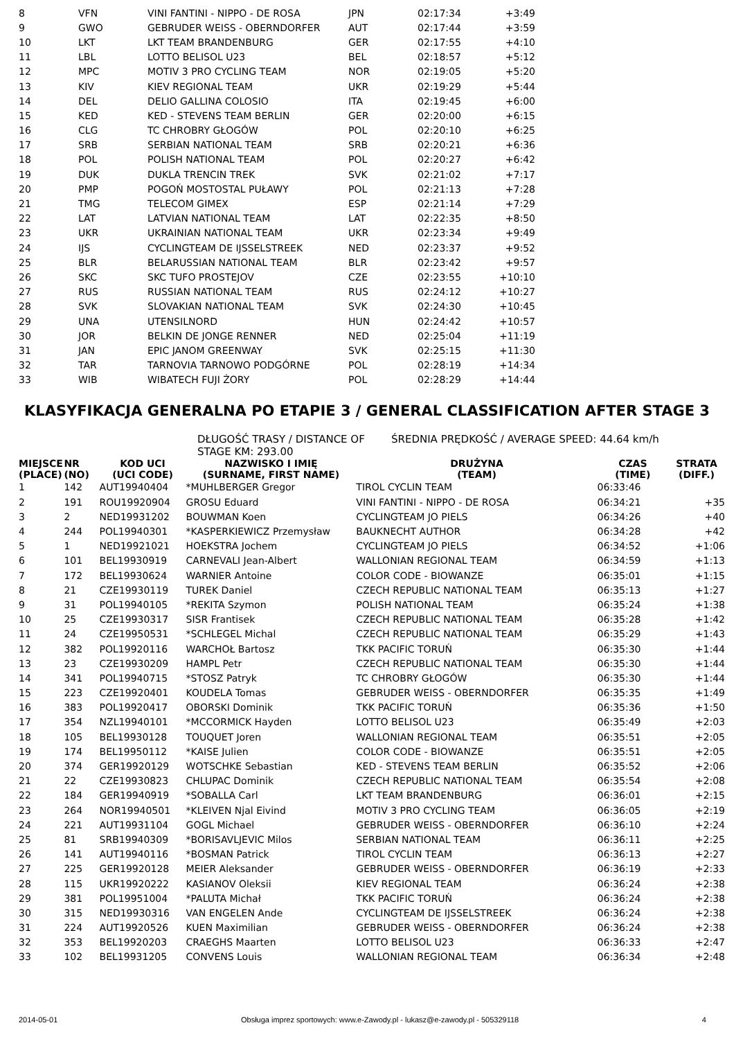| 8 | VFN | VINI FANTINI - NIPPO - DE ROSA | JPN | 02:17:34 | +3:49 |
| 9 | GWO | GEBRUDER WEISS - OBERNDORFER | AUT | 02:17:44 | +3:59 |
| 10 | LKT | LKT TEAM BRANDENBURG | GER | 02:17:55 | +4:10 |
| 11 | LBL | LOTTO BELISOL U23 | BEL | 02:18:57 | +5:12 |
| 12 | MPC | MOTIV 3 PRO CYCLING TEAM | NOR | 02:19:05 | +5:20 |
| 13 | KIV | KIEV REGIONAL TEAM | UKR | 02:19:29 | +5:44 |
| 14 | DEL | DELIO GALLINA COLOSIO | ITA | 02:19:45 | +6:00 |
| 15 | KED | KED - STEVENS TEAM BERLIN | GER | 02:20:00 | +6:15 |
| 16 | CLG | TC CHROBRY GŁOGÓW | POL | 02:20:10 | +6:25 |
| 17 | SRB | SERBIAN NATIONAL TEAM | SRB | 02:20:21 | +6:36 |
| 18 | POL | POLISH NATIONAL TEAM | POL | 02:20:27 | +6:42 |
| 19 | DUK | DUKLA TRENCIN TREK | SVK | 02:21:02 | +7:17 |
| 20 | PMP | POGOŃ MOSTOSTAL PUŁAWY | POL | 02:21:13 | +7:28 |
| 21 | TMG | TELECOM GIMEX | ESP | 02:21:14 | +7:29 |
| 22 | LAT | LATVIAN NATIONAL TEAM | LAT | 02:22:35 | +8:50 |
| 23 | UKR | UKRAINIAN NATIONAL TEAM | UKR | 02:23:34 | +9:49 |
| 24 | IJS | CYCLINGTEAM DE IJSSELSTREEK | NED | 02:23:37 | +9:52 |
| 25 | BLR | BELARUSSIAN NATIONAL TEAM | BLR | 02:23:42 | +9:57 |
| 26 | SKC | SKC TUFO PROSTEJOV | CZE | 02:23:55 | +10:10 |
| 27 | RUS | RUSSIAN NATIONAL TEAM | RUS | 02:24:12 | +10:27 |
| 28 | SVK | SLOVAKIAN NATIONAL TEAM | SVK | 02:24:30 | +10:45 |
| 29 | UNA | UTENSILNORD | HUN | 02:24:42 | +10:57 |
| 30 | JOR | BELKIN DE JONGE RENNER | NED | 02:25:04 | +11:19 |
| 31 | JAN | EPIC JANOM GREENWAY | SVK | 02:25:15 | +11:30 |
| 32 | TAR | TARNOVIA TARNOWO PODGÓRNE | POL | 02:28:19 | +14:34 |
| 33 | WIB | WIBATECH FUJI ŻORY | POL | 02:28:29 | +14:44 |
KLASYFIKACJA GENERALNA PO ETAPIE 3 / GENERAL CLASSIFICATION AFTER STAGE 3
DŁUGOŚĆ TRASY / DISTANCE OF STAGE KM: 293.00 ŚREDNIA PRĘDKOŚĆ / AVERAGE SPEED: 44.64 km/h
| MIEJSCE (PLACE) | NR (NO) | KOD UCI (UCI CODE) | NAZWISKO I IMIĘ (SURNAME, FIRST NAME) | DRUŻYNA (TEAM) | CZAS (TIME) | STRATA (DIFF.) |
| --- | --- | --- | --- | --- | --- | --- |
| 1 | 142 | AUT19940404 | *MUHLBERGER Gregor | TIROL CYCLIN TEAM | 06:33:46 | |
| 2 | 191 | ROU19920904 | GROSU Eduard | VINI FANTINI - NIPPO - DE ROSA | 06:34:21 | +35 |
| 3 | 2 | NED19931202 | BOUWMAN Koen | CYCLINGTEAM JO PIELS | 06:34:26 | +40 |
| 4 | 244 | POL19940301 | *KASPERKIEWICZ Przemysław | BAUKNECHT AUTHOR | 06:34:28 | +42 |
| 5 | 1 | NED19921021 | HOEKSTRA Jochem | CYCLINGTEAM JO PIELS | 06:34:52 | +1:06 |
| 6 | 101 | BEL19930919 | CARNEVALI Jean-Albert | WALLONIAN REGIONAL TEAM | 06:34:59 | +1:13 |
| 7 | 172 | BEL19930624 | WARNIER Antoine | COLOR CODE - BIOWANZE | 06:35:01 | +1:15 |
| 8 | 21 | CZE19930119 | TUREK Daniel | CZECH REPUBLIC NATIONAL TEAM | 06:35:13 | +1:27 |
| 9 | 31 | POL19940105 | *REKITA Szymon | POLISH NATIONAL TEAM | 06:35:24 | +1:38 |
| 10 | 25 | CZE19930317 | SISR Frantisek | CZECH REPUBLIC NATIONAL TEAM | 06:35:28 | +1:42 |
| 11 | 24 | CZE19950531 | *SCHLEGEL Michal | CZECH REPUBLIC NATIONAL TEAM | 06:35:29 | +1:43 |
| 12 | 382 | POL19920116 | WARCHOŁ Bartosz | TKK PACIFIC TORUŃ | 06:35:30 | +1:44 |
| 13 | 23 | CZE19930209 | HAMPL Petr | CZECH REPUBLIC NATIONAL TEAM | 06:35:30 | +1:44 |
| 14 | 341 | POL19940715 | *STOSZ Patryk | TC CHROBRY GŁOGÓW | 06:35:30 | +1:44 |
| 15 | 223 | CZE19920401 | KOUDELA Tomas | GEBRUDER WEISS - OBERNDORFER | 06:35:35 | +1:49 |
| 16 | 383 | POL19920417 | OBORSKI Dominik | TKK PACIFIC TORUŃ | 06:35:36 | +1:50 |
| 17 | 354 | NZL19940101 | *MCCORMICK Hayden | LOTTO BELISOL U23 | 06:35:49 | +2:03 |
| 18 | 105 | BEL19930128 | TOUQUET Joren | WALLONIAN REGIONAL TEAM | 06:35:51 | +2:05 |
| 19 | 174 | BEL19950112 | *KAISE Julien | COLOR CODE - BIOWANZE | 06:35:51 | +2:05 |
| 20 | 374 | GER19920129 | WOTSCHKE Sebastian | KED - STEVENS TEAM BERLIN | 06:35:52 | +2:06 |
| 21 | 22 | CZE19930823 | CHLUPAC Dominik | CZECH REPUBLIC NATIONAL TEAM | 06:35:54 | +2:08 |
| 22 | 184 | GER19940919 | *SOBALLA Carl | LKT TEAM BRANDENBURG | 06:36:01 | +2:15 |
| 23 | 264 | NOR19940501 | *KLEIVEN Njal Eivind | MOTIV 3 PRO CYCLING TEAM | 06:36:05 | +2:19 |
| 24 | 221 | AUT19931104 | GOGL Michael | GEBRUDER WEISS - OBERNDORFER | 06:36:10 | +2:24 |
| 25 | 81 | SRB19940309 | *BORISAVLJEVIC Milos | SERBIAN NATIONAL TEAM | 06:36:11 | +2:25 |
| 26 | 141 | AUT19940116 | *BOSMAN Patrick | TIROL CYCLIN TEAM | 06:36:13 | +2:27 |
| 27 | 225 | GER19920128 | MEIER Aleksander | GEBRUDER WEISS - OBERNDORFER | 06:36:19 | +2:33 |
| 28 | 115 | UKR19920222 | KASIANOV Oleksii | KIEV REGIONAL TEAM | 06:36:24 | +2:38 |
| 29 | 381 | POL19951004 | *PALUTA Michał | TKK PACIFIC TORUŃ | 06:36:24 | +2:38 |
| 30 | 315 | NED19930316 | VAN ENGELEN Ande | CYCLINGTEAM DE IJSSELSTREEK | 06:36:24 | +2:38 |
| 31 | 224 | AUT19920526 | KUEN Maximilian | GEBRUDER WEISS - OBERNDORFER | 06:36:24 | +2:38 |
| 32 | 353 | BEL19920203 | CRAEGHS Maarten | LOTTO BELISOL U23 | 06:36:33 | +2:47 |
| 33 | 102 | BEL19931205 | CONVENS Louis | WALLONIAN REGIONAL TEAM | 06:36:34 | +2:48 |
2014-05-01 Obsługa imprez sportowych: www.e-Zawody.pl - lukasz@e-zawody.pl - 505329118 4